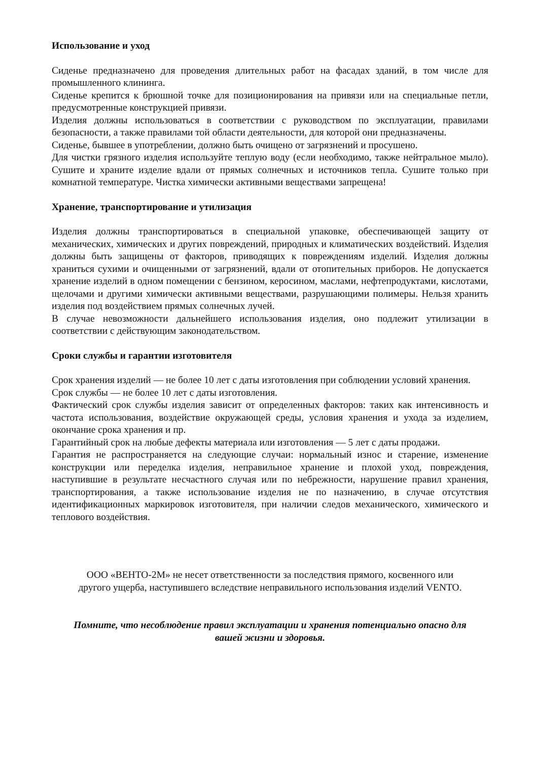Использование и уход
Сиденье предназначено для проведения длительных работ на фасадах зданий, в том числе для промышленного клининга.
Сиденье крепится к брюшной точке для позиционирования на привязи или на специальные петли, предусмотренные конструкцией привязи.
Изделия должны использоваться в соответствии с руководством по эксплуатации, правилами безопасности, а также правилами той области деятельности, для которой они предназначены.
Сиденье, бывшее в употреблении, должно быть очищено от загрязнений и просушено.
Для чистки грязного изделия используйте теплую воду (если необходимо, также нейтральное мыло). Сушите и храните изделие вдали от прямых солнечных и источников тепла. Сушите только при комнатной температуре. Чистка химически активными веществами запрещена!
Хранение, транспортирование и утилизация
Изделия должны транспортироваться в специальной упаковке, обеспечивающей защиту от механических, химических и других повреждений, природных и климатических воздействий. Изделия должны быть защищены от факторов, приводящих к повреждениям изделий. Изделия должны храниться сухими и очищенными от загрязнений, вдали от отопительных приборов. Не допускается хранение изделий в одном помещении с бензином, керосином, маслами, нефтепродуктами, кислотами, щелочами и другими химически активными веществами, разрушающими полимеры. Нельзя хранить изделия под воздействием прямых солнечных лучей.
В случае невозможности дальнейшего использования изделия, оно подлежит утилизации в соответствии с действующим законодательством.
Сроки службы и гарантии изготовителя
Срок хранения изделий — не более 10 лет с даты изготовления при соблюдении условий хранения.
Срок службы — не более 10 лет с даты изготовления.
Фактический срок службы изделия зависит от определенных факторов: таких как интенсивность и частота использования, воздействие окружающей среды, условия хранения и ухода за изделием, окончание срока хранения и пр.
Гарантийный срок на любые дефекты материала или изготовления — 5 лет с даты продажи.
Гарантия не распространяется на следующие случаи: нормальный износ и старение, изменение конструкции или переделка изделия, неправильное хранение и плохой уход, повреждения, наступившие в результате несчастного случая или по небрежности, нарушение правил хранения, транспортирования, а также использование изделия не по назначению, в случае отсутствия идентификационных маркировок изготовителя, при наличии следов механического, химического и теплового воздействия.
ООО «ВЕНТО-2М» не несет ответственности за последствия прямого, косвенного или
другого ущерба, наступившего вследствие неправильного использования изделий VENTO.
Помните, что несоблюдение правил эксплуатации и хранения потенциально опасно для
вашей жизни и здоровья.